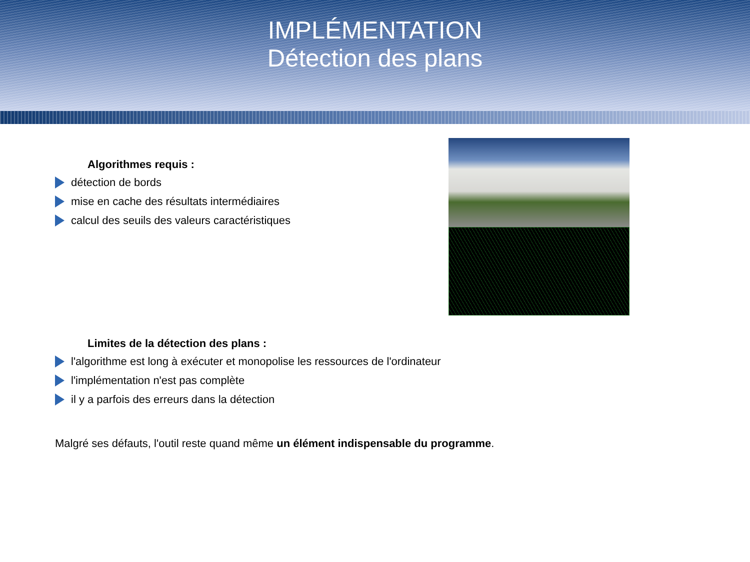IMPLÉMENTATION
Détection des plans
Algorithmes requis :
détection de bords
mise en cache des résultats intermédiaires
calcul des seuils des valeurs caractéristiques
Limites de la détection des plans :
l'algorithme est long à exécuter et monopolise les ressources de l'ordinateur
l'implémentation n'est pas complète
il y a parfois des erreurs dans la détection
Malgré ses défauts, l'outil reste quand même un élément indispensable du programme.